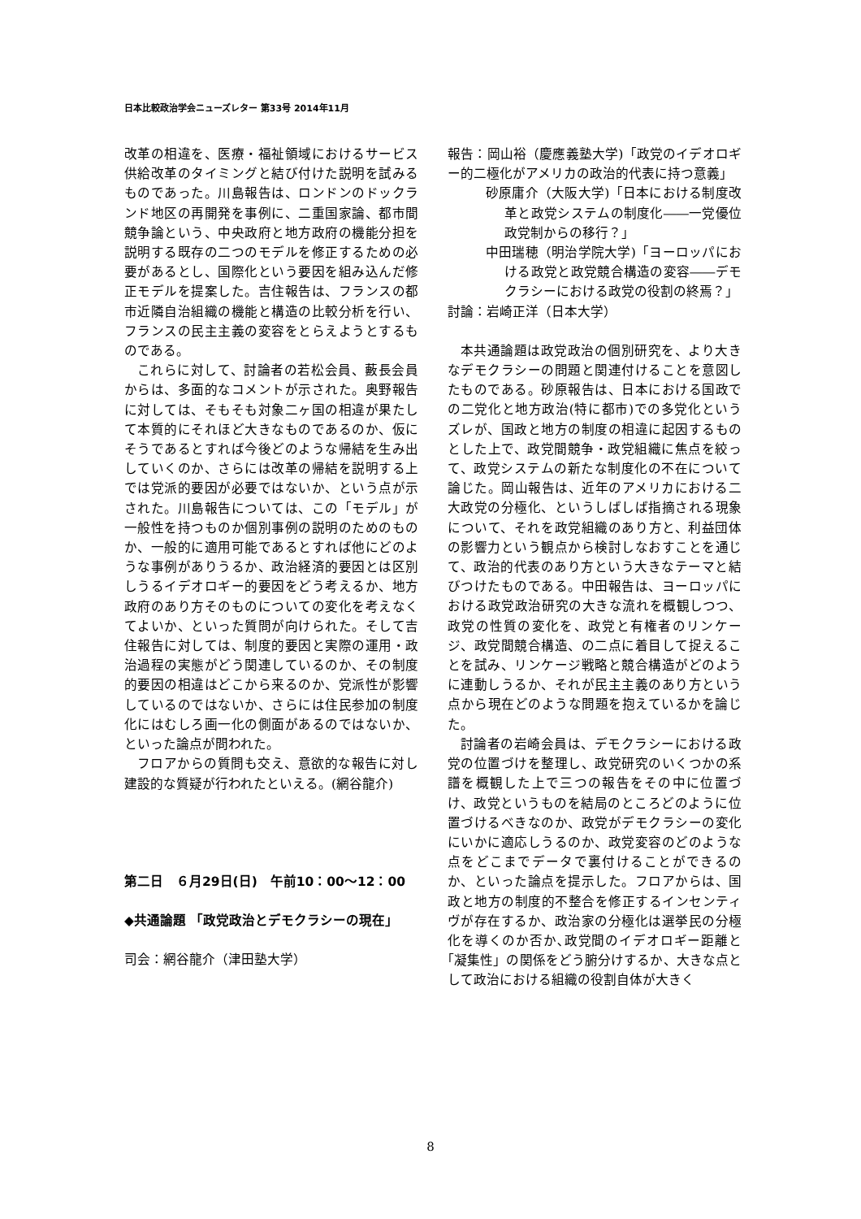日本比較政治学会ニューズレター 第33号 2014年11月
改革の相違を、医療・福祉領域におけるサービス供給改革のタイミングと結び付けた説明を試みるものであった。川島報告は、ロンドンのドックランド地区の再開発を事例に、二重国家論、都市間競争論という、中央政府と地方政府の機能分担を説明する既存の二つのモデルを修正するための必要があるとし、国際化という要因を組み込んだ修正モデルを提案した。吉住報告は、フランスの都市近隣自治組織の機能と構造の比較分析を行い、フランスの民主主義の変容をとらえようとするものである。
これらに対して、討論者の若松会員、藪長会員からは、多面的なコメントが示された。奥野報告に対しては、そもそも対象二ヶ国の相違が果たして本質的にそれほど大きなものであるのか、仮にそうであるとすれば今後どのような帰結を生み出していくのか、さらには改革の帰結を説明する上では党派的要因が必要ではないか、という点が示された。川島報告については、この「モデル」が一般性を持つものか個別事例の説明のためのものか、一般的に適用可能であるとすれば他にどのような事例がありうるか、政治経済的要因とは区別しうるイデオロギー的要因をどう考えるか、地方政府のあり方そのものについての変化を考えなくてよいか、といった質問が向けられた。そして吉住報告に対しては、制度的要因と実際の運用・政治過程の実態がどう関連しているのか、その制度的要因の相違はどこから来るのか、党派性が影響しているのではないか、さらには住民参加の制度化にはむしろ画一化の側面があるのではないか、といった論点が問われた。
フロアからの質問も交え、意欲的な報告に対し建設的な質疑が行われたといえる。(網谷龍介)
第二日　６月29日(日)　午前10：00～12：00
◆共通論題 「政党政治とデモクラシーの現在」
司会：網谷龍介（津田塾大学）
報告：岡山裕（慶應義塾大学)「政党のイデオロギー的二極化がアメリカの政治的代表に持つ意義」
砂原庸介（大阪大学)「日本における制度改革と政党システムの制度化――一党優位政党制からの移行？」
中田瑞穂（明治学院大学)「ヨーロッパにおける政党と政党競合構造の変容――デモクラシーにおける政党の役割の終焉？」
討論：岩崎正洋（日本大学）
本共通論題は政党政治の個別研究を、より大きなデモクラシーの問題と関連付けることを意図したものである。砂原報告は、日本における国政での二党化と地方政治(特に都市)での多党化というズレが、国政と地方の制度の相違に起因するものとした上で、政党間競争・政党組織に焦点を絞って、政党システムの新たな制度化の不在について論じた。岡山報告は、近年のアメリカにおける二大政党の分極化、というしばしば指摘される現象について、それを政党組織のあり方と、利益団体の影響力という観点から検討しなおすことを通じて、政治的代表のあり方という大きなテーマと結びつけたものである。中田報告は、ヨーロッパにおける政党政治研究の大きな流れを概観しつつ、政党の性質の変化を、政党と有権者のリンケージ、政党間競合構造、の二点に着目して捉えることを試み、リンケージ戦略と競合構造がどのように連動しうるか、それが民主主義のあり方という点から現在どのような問題を抱えているかを論じた。
討論者の岩崎会員は、デモクラシーにおける政党の位置づけを整理し、政党研究のいくつかの系譜を概観した上で三つの報告をその中に位置づけ、政党というものを結局のところどのように位置づけるべきなのか、政党がデモクラシーの変化にいかに適応しうるのか、政党変容のどのような点をどこまでデータで裏付けることができるのか、といった論点を提示した。フロアからは、国政と地方の制度的不整合を修正するインセンティヴが存在するか、政治家の分極化は選挙民の分極化を導くのか否か､政党間のイデオロギー距離と｢凝集性」の関係をどう腑分けするか、大きな点として政治における組織の役割自体が大きく
8